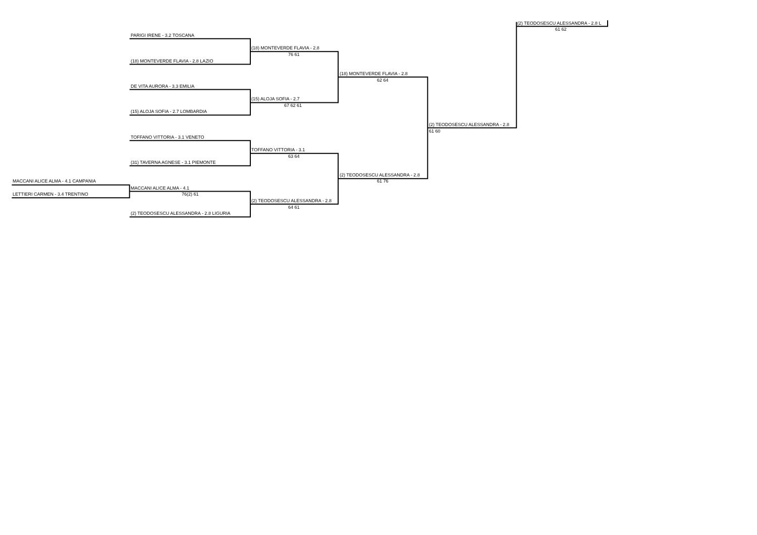(2) TEODOSESCU ALESSANDRA - 2.8 L
61 62
PARIGI IRENE - 3.2 TOSCANA
(18) MONTEVERDE FLAVIA - 2.8
76 61
(18) MONTEVERDE FLAVIA - 2.8 LAZIO
(18) MONTEVERDE FLAVIA - 2.8
62 64
DE VITA AURORA - 3.3 EMILIA
(15) ALOJA SOFIA - 2.7
67 62 61
(15) ALOJA SOFIA - 2.7 LOMBARDIA
(2) TEODOSESCU ALESSANDRA - 2.8
61 60
TOFFANO VITTORIA - 3.1 VENETO
TOFFANO VITTORIA - 3.1
63 64
(31) TAVERNA AGNESE - 3.1 PIEMONTE
(2) TEODOSESCU ALESSANDRA - 2.8
MACCANI ALICE ALMA - 4.1 CAMPANIA 61 76
MACCANI ALICE ALMA - 4.1
LETTIERI CARMEN - 3.4 TRENTINO 76(2) 61
(2) TEODOSESCU ALESSANDRA - 2.8
64 61
(2) TEODOSESCU ALESSANDRA - 2.8 LIGURIA